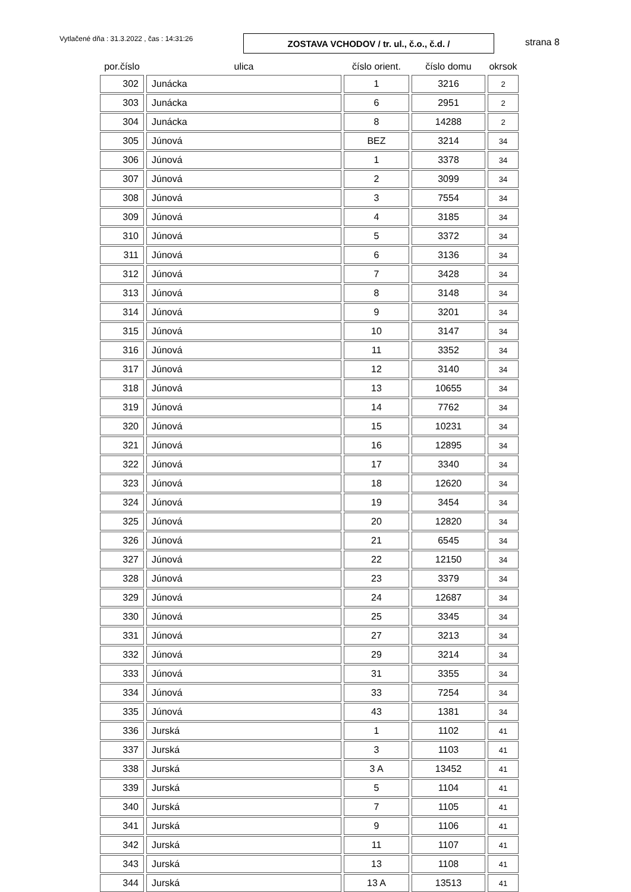Vytlačené dňa : 31.3.2022 , čas : 14:31:26
ZOSTAVA VCHODOV / tr. ul., č.o., č.d. / strana 8
| por.číslo | ulica | číslo orient. | číslo domu | okrsok |
| --- | --- | --- | --- | --- |
| 302 | Junácka | 1 | 3216 | 2 |
| 303 | Junácka | 6 | 2951 | 2 |
| 304 | Junácka | 8 | 14288 | 2 |
| 305 | Júnová | BEZ | 3214 | 34 |
| 306 | Júnová | 1 | 3378 | 34 |
| 307 | Júnová | 2 | 3099 | 34 |
| 308 | Júnová | 3 | 7554 | 34 |
| 309 | Júnová | 4 | 3185 | 34 |
| 310 | Júnová | 5 | 3372 | 34 |
| 311 | Júnová | 6 | 3136 | 34 |
| 312 | Júnová | 7 | 3428 | 34 |
| 313 | Júnová | 8 | 3148 | 34 |
| 314 | Júnová | 9 | 3201 | 34 |
| 315 | Júnová | 10 | 3147 | 34 |
| 316 | Júnová | 11 | 3352 | 34 |
| 317 | Júnová | 12 | 3140 | 34 |
| 318 | Júnová | 13 | 10655 | 34 |
| 319 | Júnová | 14 | 7762 | 34 |
| 320 | Júnová | 15 | 10231 | 34 |
| 321 | Júnová | 16 | 12895 | 34 |
| 322 | Júnová | 17 | 3340 | 34 |
| 323 | Júnová | 18 | 12620 | 34 |
| 324 | Júnová | 19 | 3454 | 34 |
| 325 | Júnová | 20 | 12820 | 34 |
| 326 | Júnová | 21 | 6545 | 34 |
| 327 | Júnová | 22 | 12150 | 34 |
| 328 | Júnová | 23 | 3379 | 34 |
| 329 | Júnová | 24 | 12687 | 34 |
| 330 | Júnová | 25 | 3345 | 34 |
| 331 | Júnová | 27 | 3213 | 34 |
| 332 | Júnová | 29 | 3214 | 34 |
| 333 | Júnová | 31 | 3355 | 34 |
| 334 | Júnová | 33 | 7254 | 34 |
| 335 | Júnová | 43 | 1381 | 34 |
| 336 | Jurská | 1 | 1102 | 41 |
| 337 | Jurská | 3 | 1103 | 41 |
| 338 | Jurská | 3 A | 13452 | 41 |
| 339 | Jurská | 5 | 1104 | 41 |
| 340 | Jurská | 7 | 1105 | 41 |
| 341 | Jurská | 9 | 1106 | 41 |
| 342 | Jurská | 11 | 1107 | 41 |
| 343 | Jurská | 13 | 1108 | 41 |
| 344 | Jurská | 13 A | 13513 | 41 |